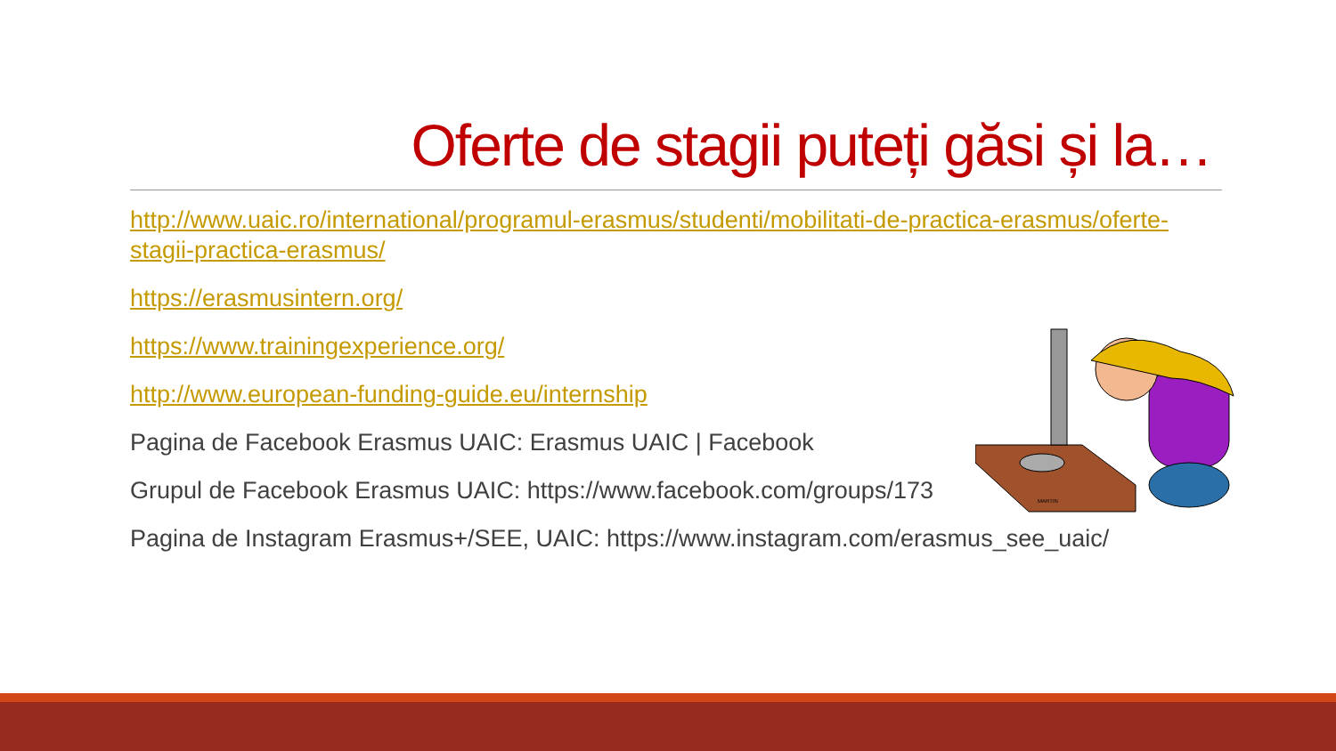Oferte de stagii puteți găsi și la…
http://www.uaic.ro/international/programul-erasmus/studenti/mobilitati-de-practica-erasmus/oferte-stagii-practica-erasmus/
https://erasmusintern.org/
https://www.trainingexperience.org/
http://www.european-funding-guide.eu/internship
Pagina de Facebook Erasmus UAIC: Erasmus UAIC | Facebook
Grupul de Facebook Erasmus UAIC: https://www.facebook.com/groups/173
Pagina de Instagram Erasmus+/SEE, UAIC: https://www.instagram.com/erasmus_see_uaic/
MARTIN